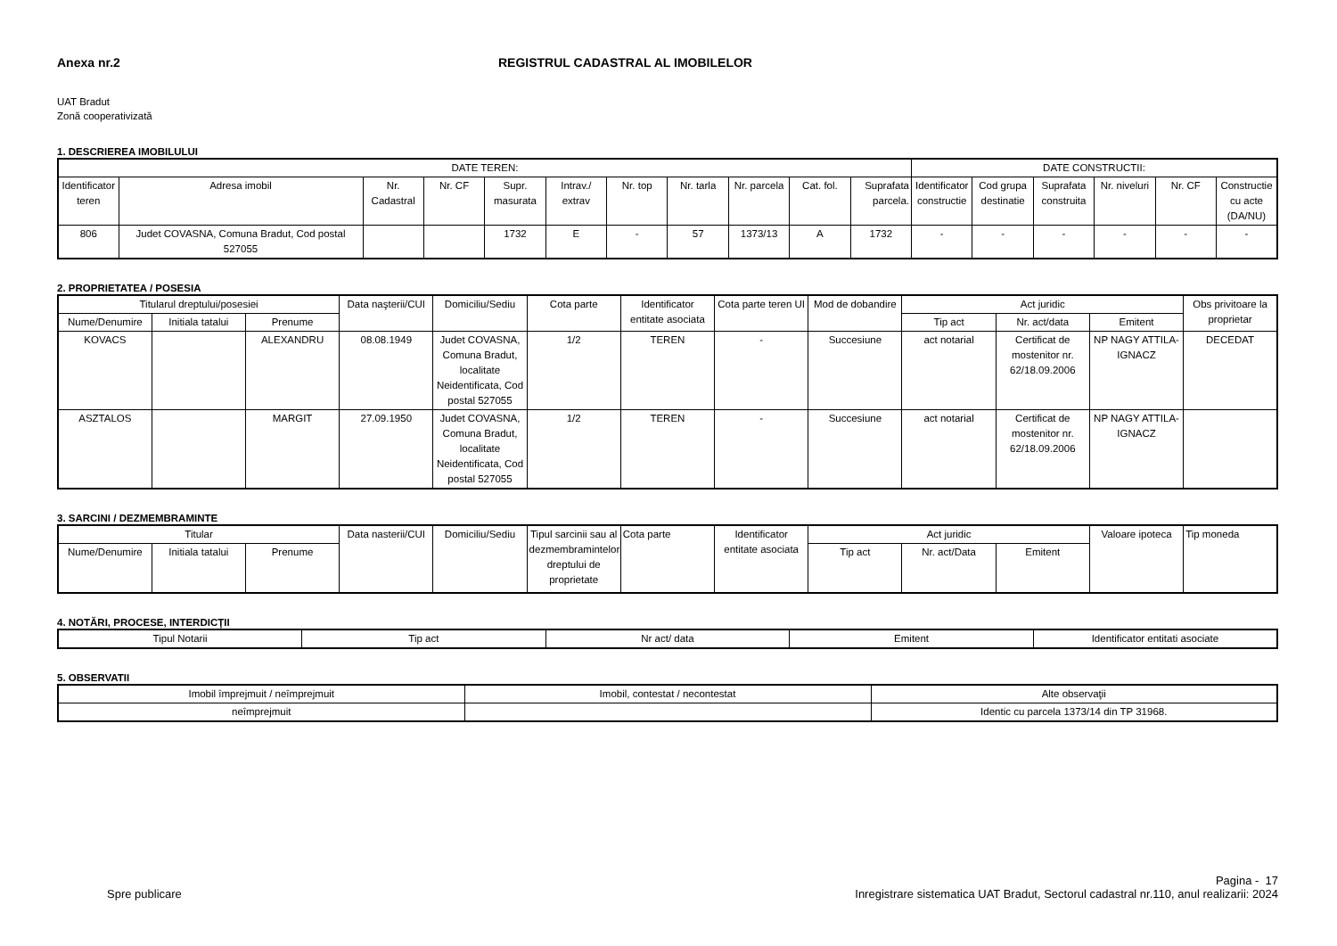Anexa nr.2 REGISTRUL CADASTRAL AL IMOBILELOR
UAT Bradut
Zonă cooperativizată
1. DESCRIEREA IMOBILULUI
| DATE TEREN: | | | | | | | | | | | DATE CONSTRUCTII: | | | | | |
| --- | --- | --- | --- | --- | --- | --- | --- | --- | --- | --- | --- | --- | --- | --- | --- | --- |
| Identificator teren | Adresa imobil | Nr. Cadastral | Nr. CF | Supr. masurata | Intrav./ extrav | Nr. top | Nr. tarla | Nr. parcela | Cat. fol. | Suprafata parcela. | Identificator constructie | Cod grupa destinatie | Suprafata construita | Nr. niveluri | Nr. CF | Constructie cu acte (DA/NU) |
| 806 | Judet COVASNA, Comuna Bradut, Cod postal 527055 | | | 1732 | E | - | 57 | 1373/13 | A | 1732 | - | - | - | - | - | - |
2. PROPRIETATEA / POSESIA
| Titularul dreptului/posesiei | | | Data naşterii/CUI | Domiciliu/Sediu | Cota parte | Identificator entitate asociata | Cota parte teren UI | Mod de dobandire | Act juridic | | | Obs privitoare la proprietar |
| --- | --- | --- | --- | --- | --- | --- | --- | --- | --- | --- | --- | --- |
| Nume/Denumire | Initiala tatalui | Prenume | | | | | | | Tip act | Nr. act/data | Emitent | |
| KOVACS | | ALEXANDRU | 08.08.1949 | Judet COVASNA, Comuna Bradut, localitate Neidentificata, Cod postal 527055 | 1/2 | TEREN | - | Succesiune | act notarial | Certificat de mostenitor nr. 62/18.09.2006 | NP NAGY ATTILA-IGNACZ | DECEDAT |
| ASZTALOS | | MARGIT | 27.09.1950 | Judet COVASNA, Comuna Bradut, localitate Neidentificata, Cod postal 527055 | 1/2 | TEREN | - | Succesiune | act notarial | Certificat de mostenitor nr. 62/18.09.2006 | NP NAGY ATTILA-IGNACZ | |
3. SARCINI / DEZMEMBRAMINTE
| Titular | | | Data nasterii/CUI | Domiciliu/Sediu | Tipul sarcinii sau al dezmembramintelor dreptului de proprietate | Cota parte | Identificator entitate asociata | Act juridic | | | Valoare ipoteca | Tip moneda |
| --- | --- | --- | --- | --- | --- | --- | --- | --- | --- | --- | --- | --- |
| Nume/Denumire | Initiala tatalui | Prenume | | | | | | Tip act | Nr. act/Data | Emitent | | |
4. NOTĂRI, PROCESE, INTERDICŢII
| Tipul Notarii | Tip act | Nr act/ data | Emitent | Identificator entitati asociate |
| --- | --- | --- | --- | --- |
5. OBSERVATII
| Imobil împrejmuit / neîmprejmuit | Imobil, contestat / necontestat | Alte observaţii |
| --- | --- | --- |
| neîmprejmuit | | Identic cu parcela 1373/14 din TP 31968. |
Spre publicare
Pagina - 17
Inregistrare sistematica UAT Bradut, Sectorul cadastral nr.110, anul realizarii: 2024